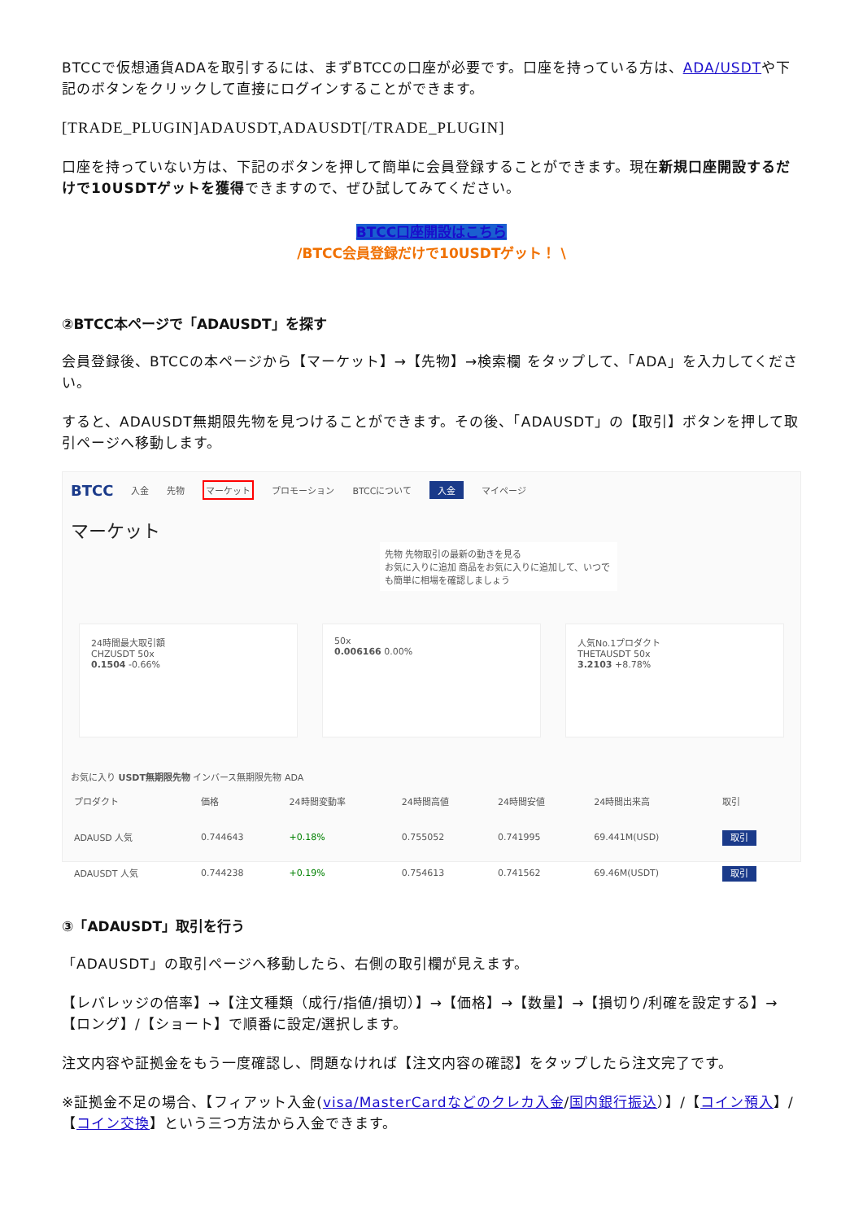BTCCで仮想通貨ADAを取引するには、まずBTCCの口座が必要です。口座を持っている方は、ADA/USDTや下記のボタンをクリックして直接にログインすることができます。
[TRADE_PLUGIN]ADAUSDT,ADAUSDT[/TRADE_PLUGIN]
口座を持っていない方は、下記のボタンを押して簡単に会員登録することができます。現在新規口座開設するだけで10USDTゲットを獲得できますので、ぜひ試してみてください。
BTCC口座開設はこちら
/BTCC会員登録だけで10USDTゲット！ \
②BTCC本ページで「ADAUSDT」を探す
会員登録後、BTCCの本ページから【マーケット】→【先物】→検索欄 をタップして、「ADA」を入力してください。
すると、ADAUSDT無期限先物を見つけることができます。その後、「ADAUSDT」の【取引】ボタンを押して取引ページへ移動します。
BTCC 入金 先物 マーケット プロモーション BTCCについて 入金 マイページ
マーケット
先物 先物取引の最新の動きを見る
お気に入りに追加 商品をお気に入りに追加して、いつでも簡単に相場を確認しましょう
24時間最大取引額
CHZUSDT 50x
0.1504 -0.66%
50x
0.006166 0.00%
人気No.1プロダクト
THETAUSDT 50x
3.2103 +8.78%
お気に入り USDT無期限先物 インバース無期限先物 ADA
| プロダクト | 価格 | 24時間変動率 | 24時間高値 | 24時間安値 | 24時間出来高 | 取引 |
| --- | --- | --- | --- | --- | --- | --- |
| ADAUSD 人気 | 0.744643 | +0.18% | 0.755052 | 0.741995 | 69.441M(USD) | 取引 |
| ADAUSDT 人気 | 0.744238 | +0.19% | 0.754613 | 0.741562 | 69.46M(USDT) | 取引 |
③「ADAUSDT」取引を行う
「ADAUSDT」の取引ページへ移動したら、右側の取引欄が見えます。
【レバレッジの倍率】→【注文種類（成行/指値/損切）】→【価格】→【数量】→【損切り/利確を設定する】→【ロング】/【ショート】で順番に設定/選択します。
注文内容や証拠金をもう一度確認し、問題なければ【注文内容の確認】をタップしたら注文完了です。
※証拠金不足の場合、【フィアット入金(visa/MasterCardなどのクレカ入金/国内銀行振込）】/【コイン預入】/【コイン交換】という三つ方法から入金できます。